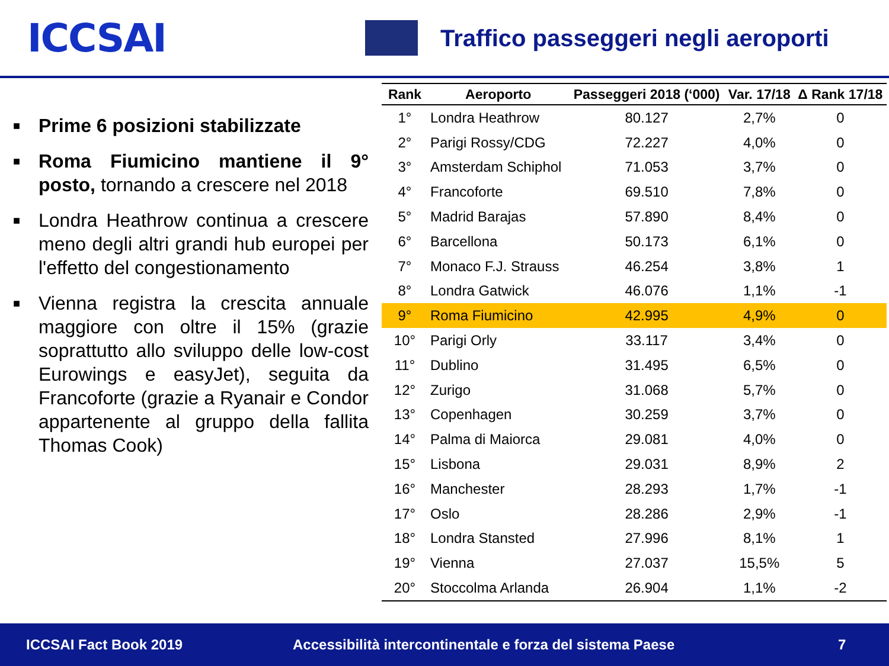ICCSAI
Traffico passeggeri negli aeroporti
■
Prime 6 posizioni stabilizzate
■
Roma Fiumicino mantiene il 9° posto, tornando a crescere nel 2018
■
Londra Heathrow continua a crescere meno degli altri grandi hub europei per l'effetto del congestionamento
■
Vienna registra la crescita annuale maggiore con oltre il 15% (grazie soprattutto allo sviluppo delle low-cost Eurowings e easyJet), seguita da Francoforte (grazie a Ryanair e Condor appartenente al gruppo della fallita Thomas Cook)
| Rank | Aeroporto | Passeggeri 2018 (‘000) | Var. 17/18 | Δ Rank 17/18 |
| --- | --- | --- | --- | --- |
| 1° | Londra Heathrow | 80.127 | 2,7% | 0 |
| 2° | Parigi Rossy/CDG | 72.227 | 4,0% | 0 |
| 3° | Amsterdam Schiphol | 71.053 | 3,7% | 0 |
| 4° | Francoforte | 69.510 | 7,8% | 0 |
| 5° | Madrid Barajas | 57.890 | 8,4% | 0 |
| 6° | Barcellona | 50.173 | 6,1% | 0 |
| 7° | Monaco F.J. Strauss | 46.254 | 3,8% | 1 |
| 8° | Londra Gatwick | 46.076 | 1,1% | -1 |
| 9° | Roma Fiumicino | 42.995 | 4,9% | 0 |
| 10° | Parigi Orly | 33.117 | 3,4% | 0 |
| 11° | Dublino | 31.495 | 6,5% | 0 |
| 12° | Zurigo | 31.068 | 5,7% | 0 |
| 13° | Copenhagen | 30.259 | 3,7% | 0 |
| 14° | Palma di Maiorca | 29.081 | 4,0% | 0 |
| 15° | Lisbona | 29.031 | 8,9% | 2 |
| 16° | Manchester | 28.293 | 1,7% | -1 |
| 17° | Oslo | 28.286 | 2,9% | -1 |
| 18° | Londra Stansted | 27.996 | 8,1% | 1 |
| 19° | Vienna | 27.037 | 15,5% | 5 |
| 20° | Stoccolma Arlanda | 26.904 | 1,1% | -2 |
ICCSAI Fact Book 2019 Accessibilità intercontinentale e forza del sistema Paese 7